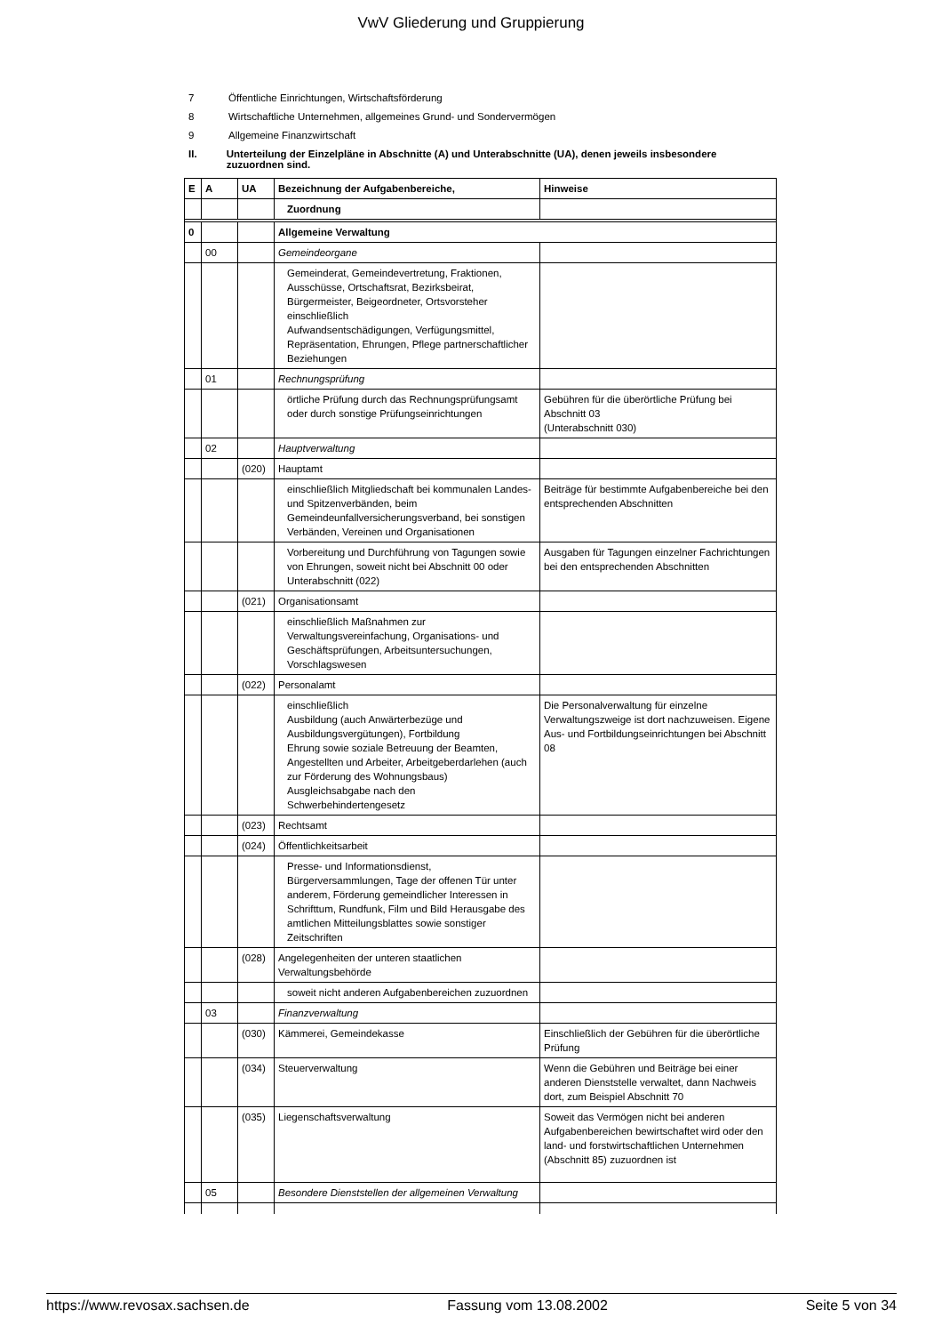VwV Gliederung und Gruppierung
7 Öffentliche Einrichtungen, Wirtschaftsförderung
8 Wirtschaftliche Unternehmen, allgemeines Grund- und Sondervermögen
9 Allgemeine Finanzwirtschaft
II. Unterteilung der Einzelpläne in Abschnitte (A) und Unterabschnitte (UA), denen jeweils insbesondere zuzuordnen sind.
| E | A | UA | Bezeichnung der Aufgabenbereiche, | Hinweise |
| --- | --- | --- | --- | --- |
| | | | Zuordnung | |
| 0 | | | Allgemeine Verwaltung | |
| | 00 | | Gemeindeorgane | |
| | | | Gemeinderat, Gemeindevertretung, Fraktionen, Ausschüsse, Ortschaftsrat, Bezirksbeirat, Bürgermeister, Beigeordneter, Ortsvorsteher einschließlich Aufwandsentschädigungen, Verfügungsmittel, Repräsentation, Ehrungen, Pflege partnerschaftlicher Beziehungen | |
| | 01 | | Rechnungsprüfung | |
| | | | örtliche Prüfung durch das Rechnungsprüfungsamt oder durch sonstige Prüfungseinrichtungen | Gebühren für die überörtliche Prüfung bei Abschnitt 03 (Unterabschnitt 030) |
| | 02 | | Hauptverwaltung | |
| | | (020) | Hauptamt | |
| | | | einschließlich Mitgliedschaft bei kommunalen Landes- und Spitzenverbänden, beim Gemeindeunfallversicherungsverband, bei sonstigen Verbänden, Vereinen und Organisationen | Beiträge für bestimmte Aufgabenbereiche bei den entsprechenden Abschnitten |
| | | | Vorbereitung und Durchführung von Tagungen sowie von Ehrungen, soweit nicht bei Abschnitt 00 oder Unterabschnitt (022) | Ausgaben für Tagungen einzelner Fachrichtungen bei den entsprechenden Abschnitten |
| | | (021) | Organisationsamt | |
| | | | einschließlich Maßnahmen zur Verwaltungsvereinfachung, Organisations- und Geschäftsprüfungen, Arbeitsuntersuchungen, Vorschlagswesen | |
| | | (022) | Personalamt | |
| | | | einschließlich Ausbildung (auch Anwärterbezüge und Ausbildungsvergütungen), Fortbildung Ehrung sowie soziale Betreuung der Beamten, Angestellten und Arbeiter, Arbeitgeberdarlehen (auch zur Förderung des Wohnungsbaus) Ausgleichsabgabe nach den Schwerbehindertengesetz | Die Personalverwaltung für einzelne Verwaltungszweige ist dort nachzuweisen. Eigene Aus- und Fortbildungseinrichtungen bei Abschnitt 08 |
| | | (023) | Rechtsamt | |
| | | (024) | Öffentlichkeitsarbeit | |
| | | | Presse- und Informationsdienst, Bürgerversammlungen, Tage der offenen Tür unter anderem, Förderung gemeindlicher Interessen in Schrifttum, Rundfunk, Film und Bild Herausgabe des amtlichen Mitteilungsblattes sowie sonstiger Zeitschriften | |
| | | (028) | Angelegenheiten der unteren staatlichen Verwaltungsbehörde | |
| | | | soweit nicht anderen Aufgabenbereichen zuzuordnen | |
| | 03 | | Finanzverwaltung | |
| | | (030) | Kämmerei, Gemeindekasse | Einschließlich der Gebühren für die überörtliche Prüfung |
| | | (034) | Steuerverwaltung | Wenn die Gebühren und Beiträge bei einer anderen Dienststelle verwaltet, dann Nachweis dort, zum Beispiel Abschnitt 70 |
| | | (035) | Liegenschaftsverwaltung | Soweit das Vermögen nicht bei anderen Aufgabenbereichen bewirtschaftet wird oder den land- und forstwirtschaftlichen Unternehmen (Abschnitt 85) zuzuordnen ist |
| | 05 | | Besondere Dienststellen der allgemeinen Verwaltung | |
https://www.revosax.sachsen.de Fassung vom 13.08.2002 Seite 5 von 34